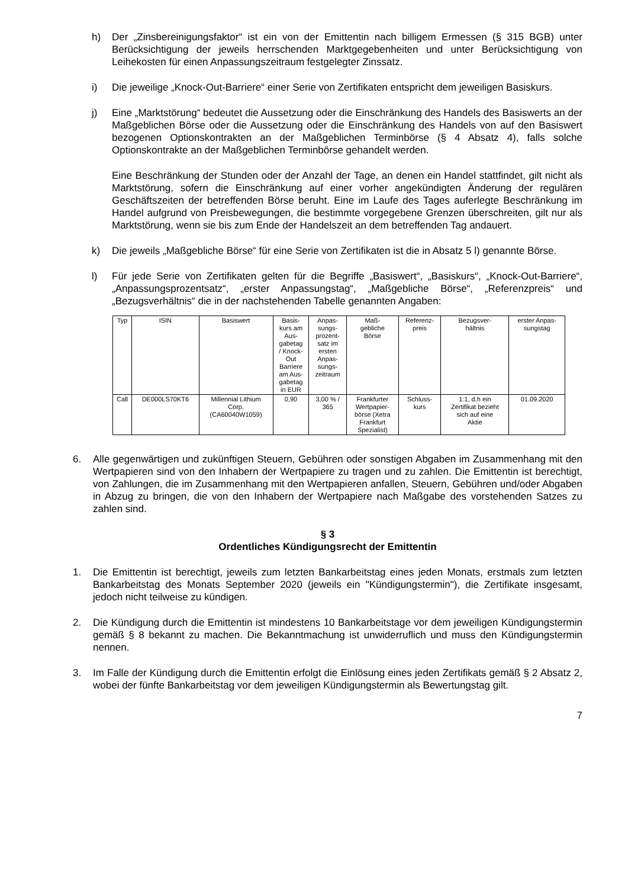h) Der „Zinsbereinigungsfaktor“ ist ein von der Emittentin nach billigem Ermessen (§ 315 BGB) unter Berücksichtigung der jeweils herrschenden Marktgegebenheiten und unter Berücksichtigung von Leihekosten für einen Anpassungszeitraum festgelegter Zinssatz.
i) Die jeweilige „Knock-Out-Barriere“ einer Serie von Zertifikaten entspricht dem jeweiligen Basiskurs.
j) Eine „Marktstörung“ bedeutet die Aussetzung oder die Einschränkung des Handels des Basiswerts an der Maßgeblichen Börse oder die Aussetzung oder die Einschränkung des Handels von auf den Basiswert bezogenen Optionskontrakten an der Maßgeblichen Terminbörse (§ 4 Absatz 4), falls solche Optionskontrakte an der Maßgeblichen Terminbörse gehandelt werden.
Eine Beschränkung der Stunden oder der Anzahl der Tage, an denen ein Handel stattfindet, gilt nicht als Marktstörung, sofern die Einschränkung auf einer vorher angekündigten Änderung der regulären Geschäftszeiten der betreffenden Börse beruht. Eine im Laufe des Tages auferlegte Beschränkung im Handel aufgrund von Preisbewegungen, die bestimmte vorgegebene Grenzen überschreiten, gilt nur als Marktstörung, wenn sie bis zum Ende der Handelszeit an dem betreffenden Tag andauert.
k) Die jeweils „Maßgebliche Börse“ für eine Serie von Zertifikaten ist die in Absatz 5 l) genannte Börse.
l) Für jede Serie von Zertifikaten gelten für die Begriffe „Basiswert“, „Basiskurs“, „Knock-Out-Barriere“, „Anpassungsprozentsatz“, „erster Anpassungstag“, „Maßgebliche Börse“, „Referenzpreis“ und „Bezugsverhältnis“ die in der nachstehenden Tabelle genannten Angaben:
| Typ | ISIN | Basiswert | Basis- kurs am Aus- gabetag / Knock- Out Barriere am Aus- gabetag in EUR | Anpas- sungs- prozent- satz im ersten Anpas- sungs- zeitraum | Maß- gebliche Börse | Referenz- preis | Bezugsver- hältnis | erster Anpas- sungstag |
| --- | --- | --- | --- | --- | --- | --- | --- | --- |
| Call | DE000LS70KT6 | Millennial Lithium Corp. (CA60040W1059) | 0,90 | 3,00 % / 365 | Frankfurter Wertpapier- börse (Xetra Frankfurt Spezialist) | Schluss- kurs | 1:1, d.h ein Zertifikat bezieht sich auf eine Aktie | 01.09.2020 |
6. Alle gegenwärtigen und zukünftigen Steuern, Gebühren oder sonstigen Abgaben im Zusammenhang mit den Wertpapieren sind von den Inhabern der Wertpapiere zu tragen und zu zahlen. Die Emittentin ist berechtigt, von Zahlungen, die im Zusammenhang mit den Wertpapieren anfallen, Steuern, Gebühren und/oder Abgaben in Abzug zu bringen, die von den Inhabern der Wertpapiere nach Maßgabe des vorstehenden Satzes zu zahlen sind.
§ 3
Ordentliches Kündigungsrecht der Emittentin
1. Die Emittentin ist berechtigt, jeweils zum letzten Bankarbeitstag eines jeden Monats, erstmals zum letzten Bankarbeitstag des Monats September 2020 (jeweils ein "Kündigungstermin"), die Zertifikate insgesamt, jedoch nicht teilweise zu kündigen.
2. Die Kündigung durch die Emittentin ist mindestens 10 Bankarbeitstage vor dem jeweiligen Kündigungstermin gemäß § 8 bekannt zu machen. Die Bekanntmachung ist unwiderruflich und muss den Kündigungstermin nennen.
3. Im Falle der Kündigung durch die Emittentin erfolgt die Einlösung eines jeden Zertifikats gemäß § 2 Absatz 2, wobei der fünfte Bankarbeitstag vor dem jeweiligen Kündigungstermin als Bewertungstag gilt.
7